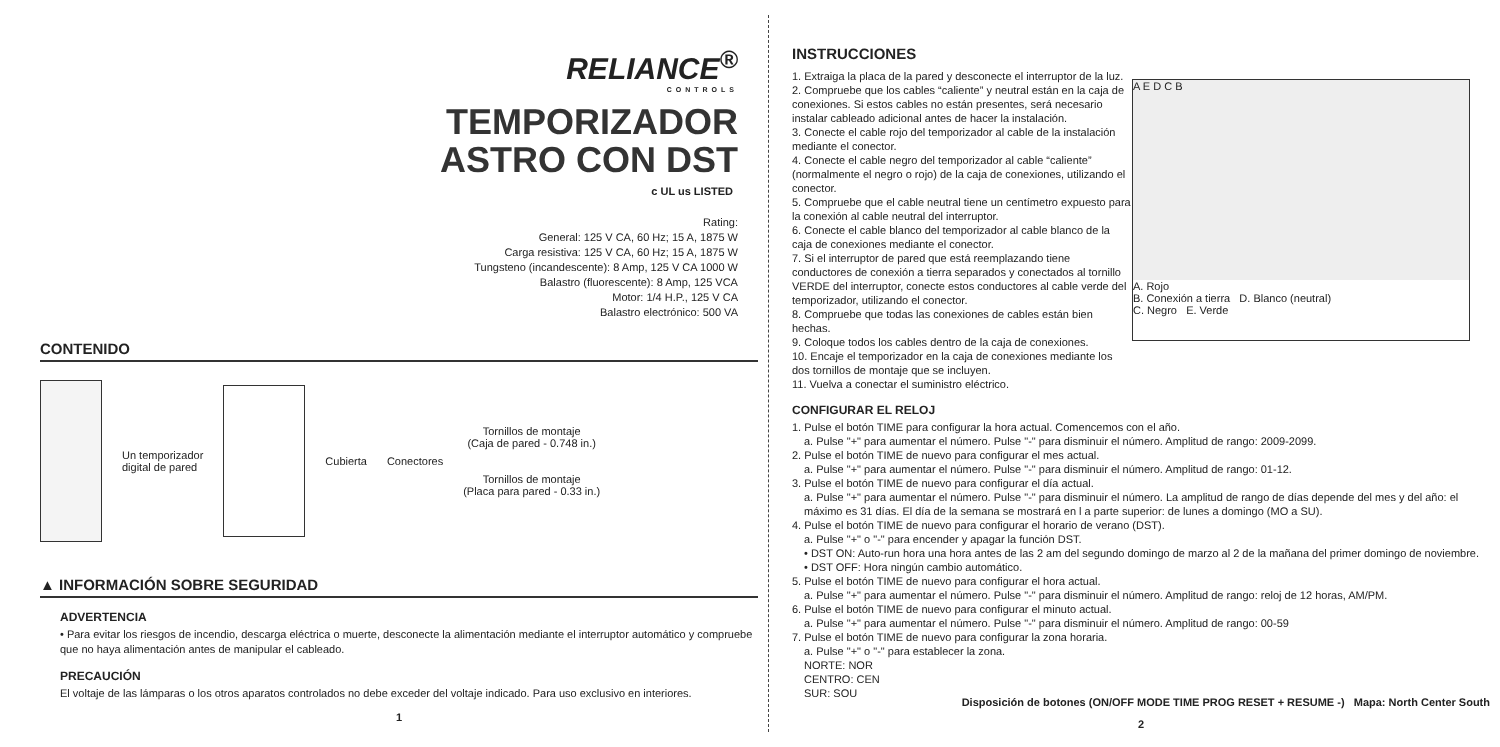RELIANCE<sup>®</sup>
CONTROLS
TEMPORIZADOR
ASTRO CON DST
c UL us LISTED
Rating:
General: 125 V CA, 60 Hz; 15 A, 1875 W
Carga resistiva: 125 V CA, 60 Hz; 15 A, 1875 W
Tungsteno (incandescente): 8 Amp, 125 V CA 1000 W
Balastro (fluorescente): 8 Amp, 125 VCA
Motor: 1/4 H.P., 125 V CA
Balastro electrónico: 500 VA
CONTENIDO
Un temporizador
digital de pared
Cubierta Conectores
Tornillos de montaje
(Caja de pared - 0.748 in.)
Tornillos de montaje
(Placa para pared - 0.33 in.)
▲ INFORMACIÓN SOBRE SEGURIDAD
ADVERTENCIA
• Para evitar los riesgos de incendio, descarga eléctrica o muerte, desconecte la alimentación mediante el interruptor automático y compruebe que no haya alimentación antes de manipular el cableado.
PRECAUCIÓN
El voltaje de las lámparas o los otros aparatos controlados no debe exceder del voltaje indicado. Para uso exclusivo en interiores.
1
INSTRUCCIONES
1. Extraiga la placa de la pared y desconecte el interruptor de la luz.
2. Compruebe que los cables “caliente” y neutral están en la caja de conexiones. Si estos cables no están presentes, será necesario instalar cableado adicional antes de hacer la instalación.
3. Conecte el cable rojo del temporizador al cable de la instalación mediante el conector.
4. Conecte el cable negro del temporizador al cable “caliente” (normalmente el negro o rojo) de la caja de conexiones, utilizando el conector.
5. Compruebe que el cable neutral tiene un centímetro expuesto para la conexión al cable neutral del interruptor.
6. Conecte el cable blanco del temporizador al cable blanco de la caja de conexiones mediante el conector.
7. Si el interruptor de pared que está reemplazando tiene conductores de conexión a tierra separados y conectados al tornillo VERDE del interruptor, conecte estos conductores al cable verde del temporizador, utilizando el conector.
8. Compruebe que todas las conexiones de cables están bien hechas.
9. Coloque todos los cables dentro de la caja de conexiones.
10. Encaje el temporizador en la caja de conexiones mediante los dos tornillos de montaje que se incluyen.
11. Vuelva a conectar el suministro eléctrico.
A E D C B
A. Rojo
B. Conexión a tierra D. Blanco (neutral)
C. Negro E. Verde
CONFIGURAR EL RELOJ
1. Pulse el botón TIME para configurar la hora actual. Comencemos con el año.
a. Pulse "+" para aumentar el número. Pulse "-" para disminuir el número. Amplitud de rango: 2009-2099.
2. Pulse el botón TIME de nuevo para configurar el mes actual.
a. Pulse "+" para aumentar el número. Pulse "-" para disminuir el número. Amplitud de rango: 01-12.
3. Pulse el botón TIME de nuevo para configurar el día actual.
a. Pulse "+" para aumentar el número. Pulse "-" para disminuir el número. La amplitud de rango de días depende del mes y del año: el máximo es 31 días. El día de la semana se mostrará en l a parte superior: de lunes a domingo (MO a SU).
4. Pulse el botón TIME de nuevo para configurar el horario de verano (DST).
a. Pulse "+" o "-" para encender y apagar la función DST.
• DST ON: Auto-run hora una hora antes de las 2 am del segundo domingo de marzo al 2 de la mañana del primer domingo de noviembre.
• DST OFF: Hora ningún cambio automático.
5. Pulse el botón TIME de nuevo para configurar el hora actual.
a. Pulse "+" para aumentar el número. Pulse "-" para disminuir el número. Amplitud de rango: reloj de 12 horas, AM/PM.
6. Pulse el botón TIME de nuevo para configurar el minuto actual.
a. Pulse "+" para aumentar el número. Pulse "-" para disminuir el número. Amplitud de rango: 00-59
7. Pulse el botón TIME de nuevo para configurar la zona horaria.
a. Pulse "+" o "-" para establecer la zona.
NORTE: NOR
CENTRO: CEN
SUR: SOU
Disposición de botones (ON/OFF MODE TIME PROG RESET + RESUME -) Mapa: North Center South
2